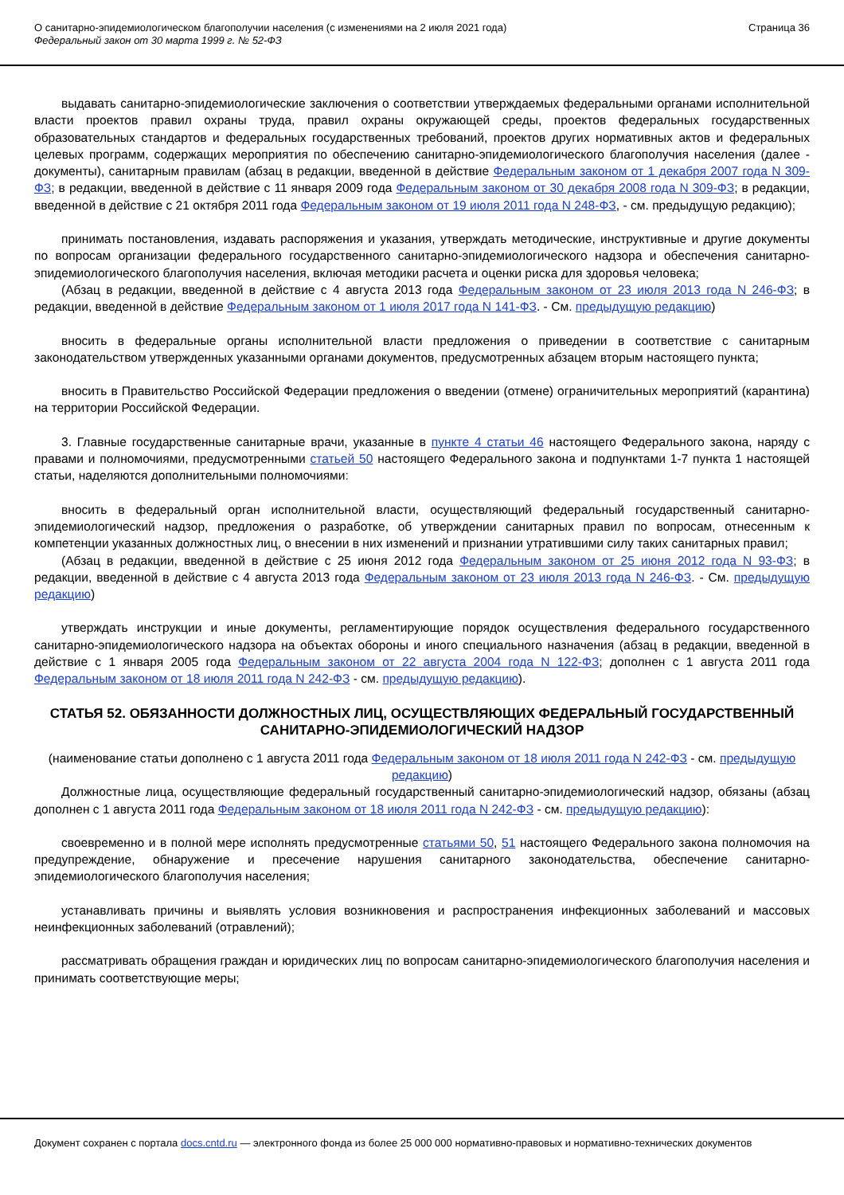О санитарно-эпидемиологическом благополучии населения (с изменениями на 2 июля 2021 года)
Федеральный закон от 30 марта 1999 г. № 52-ФЗ
Страница 36
выдавать санитарно-эпидемиологические заключения о соответствии утверждаемых федеральными органами исполнительной власти проектов правил охраны труда, правил охраны окружающей среды, проектов федеральных государственных образовательных стандартов и федеральных государственных требований, проектов других нормативных актов и федеральных целевых программ, содержащих мероприятия по обеспечению санитарно-эпидемиологического благополучия населения (далее - документы), санитарным правилам (абзац в редакции, введенной в действие Федеральным законом от 1 декабря 2007 года N 309-ФЗ; в редакции, введенной в действие с 11 января 2009 года Федеральным законом от 30 декабря 2008 года N 309-ФЗ; в редакции, введенной в действие с 21 октября 2011 года Федеральным законом от 19 июля 2011 года N 248-ФЗ, - см. предыдущую редакцию);
принимать постановления, издавать распоряжения и указания, утверждать методические, инструктивные и другие документы по вопросам организации федерального государственного санитарно-эпидемиологического надзора и обеспечения санитарно-эпидемиологического благополучия населения, включая методики расчета и оценки риска для здоровья человека;
(Абзац в редакции, введенной в действие с 4 августа 2013 года Федеральным законом от 23 июля 2013 года N 246-ФЗ; в редакции, введенной в действие Федеральным законом от 1 июля 2017 года N 141-ФЗ. - См. предыдущую редакцию)
вносить в федеральные органы исполнительной власти предложения о приведении в соответствие с санитарным законодательством утвержденных указанными органами документов, предусмотренных абзацем вторым настоящего пункта;
вносить в Правительство Российской Федерации предложения о введении (отмене) ограничительных мероприятий (карантина) на территории Российской Федерации.
3. Главные государственные санитарные врачи, указанные в пункте 4 статьи 46 настоящего Федерального закона, наряду с правами и полномочиями, предусмотренными статьей 50 настоящего Федерального закона и подпунктами 1-7 пункта 1 настоящей статьи, наделяются дополнительными полномочиями:
вносить в федеральный орган исполнительной власти, осуществляющий федеральный государственный санитарно-эпидемиологический надзор, предложения о разработке, об утверждении санитарных правил по вопросам, отнесенным к компетенции указанных должностных лиц, о внесении в них изменений и признании утратившими силу таких санитарных правил;
(Абзац в редакции, введенной в действие с 25 июня 2012 года Федеральным законом от 25 июня 2012 года N 93-ФЗ; в редакции, введенной в действие с 4 августа 2013 года Федеральным законом от 23 июля 2013 года N 246-ФЗ. - См. предыдущую редакцию)
утверждать инструкции и иные документы, регламентирующие порядок осуществления федерального государственного санитарно-эпидемиологического надзора на объектах обороны и иного специального назначения (абзац в редакции, введенной в действие с 1 января 2005 года Федеральным законом от 22 августа 2004 года N 122-ФЗ; дополнен с 1 августа 2011 года Федеральным законом от 18 июля 2011 года N 242-ФЗ - см. предыдущую редакцию).
СТАТЬЯ 52. ОБЯЗАННОСТИ ДОЛЖНОСТНЫХ ЛИЦ, ОСУЩЕСТВЛЯЮЩИХ ФЕДЕРАЛЬНЫЙ ГОСУДАРСТВЕННЫЙ САНИТАРНО-ЭПИДЕМИОЛОГИЧЕСКИЙ НАДЗОР
(наименование статьи дополнено с 1 августа 2011 года Федеральным законом от 18 июля 2011 года N 242-ФЗ - см. предыдущую редакцию)
Должностные лица, осуществляющие федеральный государственный санитарно-эпидемиологический надзор, обязаны (абзац дополнен с 1 августа 2011 года Федеральным законом от 18 июля 2011 года N 242-ФЗ - см. предыдущую редакцию):
своевременно и в полной мере исполнять предусмотренные статьями 50, 51 настоящего Федерального закона полномочия на предупреждение, обнаружение и пресечение нарушения санитарного законодательства, обеспечение санитарно-эпидемиологического благополучия населения;
устанавливать причины и выявлять условия возникновения и распространения инфекционных заболеваний и массовых неинфекционных заболеваний (отравлений);
рассматривать обращения граждан и юридических лиц по вопросам санитарно-эпидемиологического благополучия населения и принимать соответствующие меры;
Документ сохранен с портала docs.cntd.ru — электронного фонда из более 25 000 000 нормативно-правовых и нормативно-технических документов